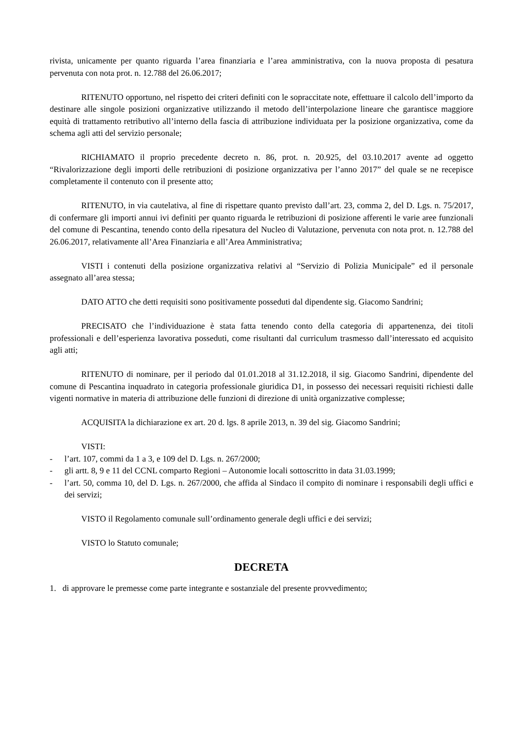rivista, unicamente per quanto riguarda l’area finanziaria e l’area amministrativa, con la nuova proposta di pesatura pervenuta con nota prot. n. 12.788 del 26.06.2017;
RITENUTO opportuno, nel rispetto dei criteri definiti con le sopraccitate note, effettuare il calcolo dell’importo da destinare alle singole posizioni organizzative utilizzando il metodo dell’interpolazione lineare che garantisce maggiore equità di trattamento retributivo all’interno della fascia di attribuzione individuata per la posizione organizzativa, come da schema agli atti del servizio personale;
RICHIAMATO il proprio precedente decreto n. 86, prot. n. 20.925, del 03.10.2017 avente ad oggetto “Rivalorizzazione degli importi delle retribuzioni di posizione organizzativa per l’anno 2017” del quale se ne recepisce completamente il contenuto con il presente atto;
RITENUTO, in via cautelativa, al fine di rispettare quanto previsto dall’art. 23, comma 2, del D. Lgs. n. 75/2017, di confermare gli importi annui ivi definiti per quanto riguarda le retribuzioni di posizione afferenti le varie aree funzionali del comune di Pescantina, tenendo conto della ripesatura del Nucleo di Valutazione, pervenuta con nota prot. n. 12.788 del 26.06.2017, relativamente all’Area Finanziaria e all’Area Amministrativa;
VISTI i contenuti della posizione organizzativa relativi al “Servizio di Polizia Municipale” ed il personale assegnato all’area stessa;
DATO ATTO che detti requisiti sono positivamente posseduti dal dipendente sig. Giacomo Sandrini;
PRECISATO che l’individuazione è stata fatta tenendo conto della categoria di appartenenza, dei titoli professionali e dell’esperienza lavorativa posseduti, come risultanti dal curriculum trasmesso dall’interessato ed acquisito agli atti;
RITENUTO di nominare, per il periodo dal 01.01.2018 al 31.12.2018, il sig. Giacomo Sandrini, dipendente del comune di Pescantina inquadrato in categoria professionale giuridica D1, in possesso dei necessari requisiti richiesti dalle vigenti normative in materia di attribuzione delle funzioni di direzione di unità organizzative complesse;
ACQUISITA la dichiarazione ex art. 20 d. lgs. 8 aprile 2013, n. 39 del sig. Giacomo Sandrini;
VISTI:
- l’art. 107, commi da 1 a 3, e 109 del D. Lgs. n. 267/2000;
- gli artt. 8, 9 e 11 del CCNL comparto Regioni – Autonomie locali sottoscritto in data 31.03.1999;
- l’art. 50, comma 10, del D. Lgs. n. 267/2000, che affida al Sindaco il compito di nominare i responsabili degli uffici e dei servizi;
VISTO il Regolamento comunale sull’ordinamento generale degli uffici e dei servizi;
VISTO lo Statuto comunale;
DECRETA
1. di approvare le premesse come parte integrante e sostanziale del presente provvedimento;